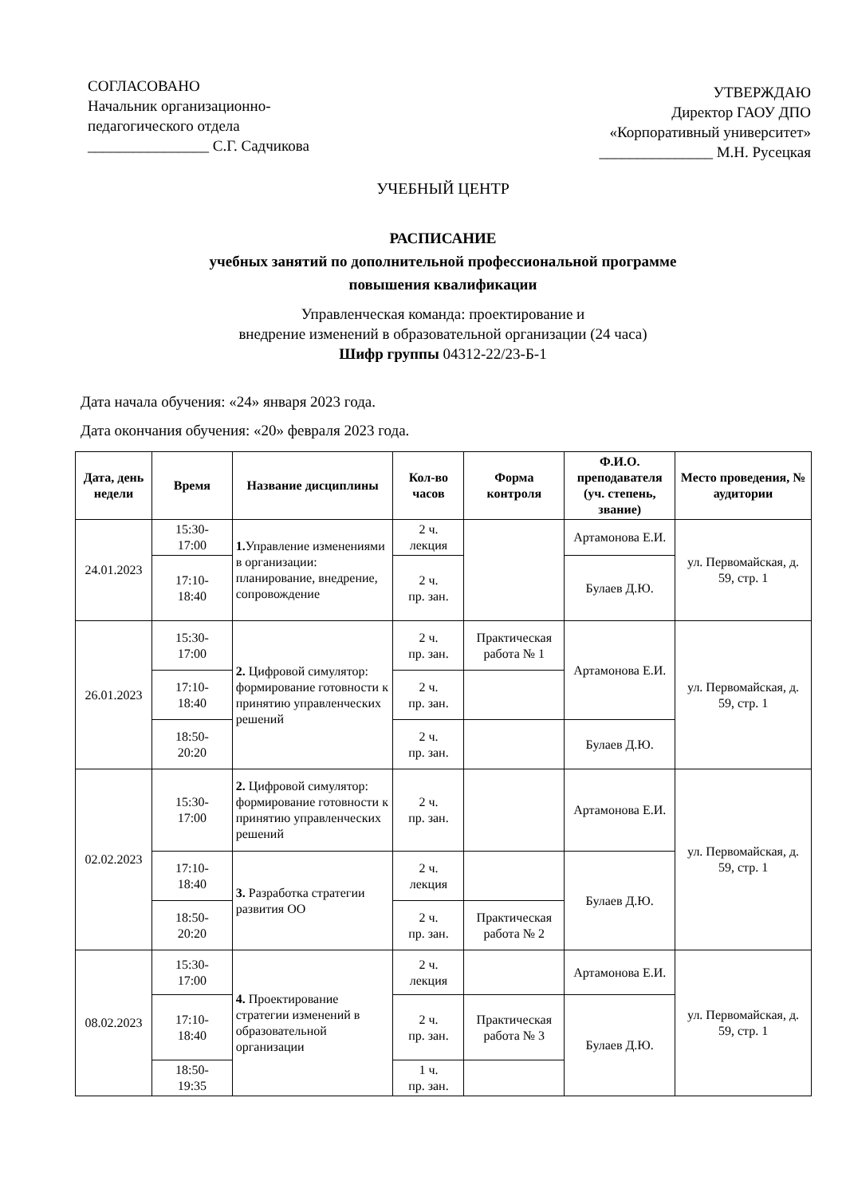СОГЛАСОВАНО
Начальник организационно-
педагогического отдела
________________ С.Г. Садчикова
УТВЕРЖДАЮ
Директор ГАОУ ДПО
«Корпоративный университет»
_______________ М.Н. Русецкая
УЧЕБНЫЙ ЦЕНТР
РАСПИСАНИЕ
учебных занятий по дополнительной профессиональной программе
повышения квалификации
Управленческая команда: проектирование и
внедрение изменений в образовательной организации (24 часа)
Шифр группы 04312-22/23-Б-1
Дата начала обучения: «24» января 2023 года.
Дата окончания обучения: «20» февраля 2023 года.
| Дата, день недели | Время | Название дисциплины | Кол-во часов | Форма контроля | Ф.И.О. преподавателя (уч. степень, звание) | Место проведения, № аудитории |
| --- | --- | --- | --- | --- | --- | --- |
| 24.01.2023 | 15:30- 17:00 | 1. Управление изменениями в организации: планирование, внедрение, сопровождение | 2 ч. лекция | | Артамонова Е.И. | ул. Первомайская, д. 59, стр. 1 |
| | 17:10- 18:40 | | 2 ч. пр. зан. | | Булаев Д.Ю. | |
| 26.01.2023 | 15:30- 17:00 | 2. Цифровой симулятор: формирование готовности к принятию управленческих решений | 2 ч. пр. зан. | Практическая работа № 1 | Артамонова Е.И. | ул. Первомайская, д. 59, стр. 1 |
| | 17:10- 18:40 | | 2 ч. пр. зан. | | | |
| | 18:50- 20:20 | | 2 ч. пр. зан. | | Булаев Д.Ю. | |
| 02.02.2023 | 15:30- 17:00 | 2. Цифровой симулятор: формирование готовности к принятию управленческих решений | 2 ч. пр. зан. | | Артамонова Е.И. | ул. Первомайская, д. 59, стр. 1 |
| | 17:10- 18:40 | 3. Разработка стратегии развития ОО | 2 ч. лекция | | Булаев Д.Ю. | |
| | 18:50- 20:20 | | 2 ч. пр. зан. | Практическая работа № 2 | | |
| 08.02.2023 | 15:30- 17:00 | 4. Проектирование стратегии изменений в образовательной организации | 2 ч. лекция | | Артамонова Е.И. | ул. Первомайская, д. 59, стр. 1 |
| | 17:10- 18:40 | | 2 ч. пр. зан. | Практическая работа № 3 | Булаев Д.Ю. | |
| | 18:50- 19:35 | | 1 ч. пр. зан. | | | |